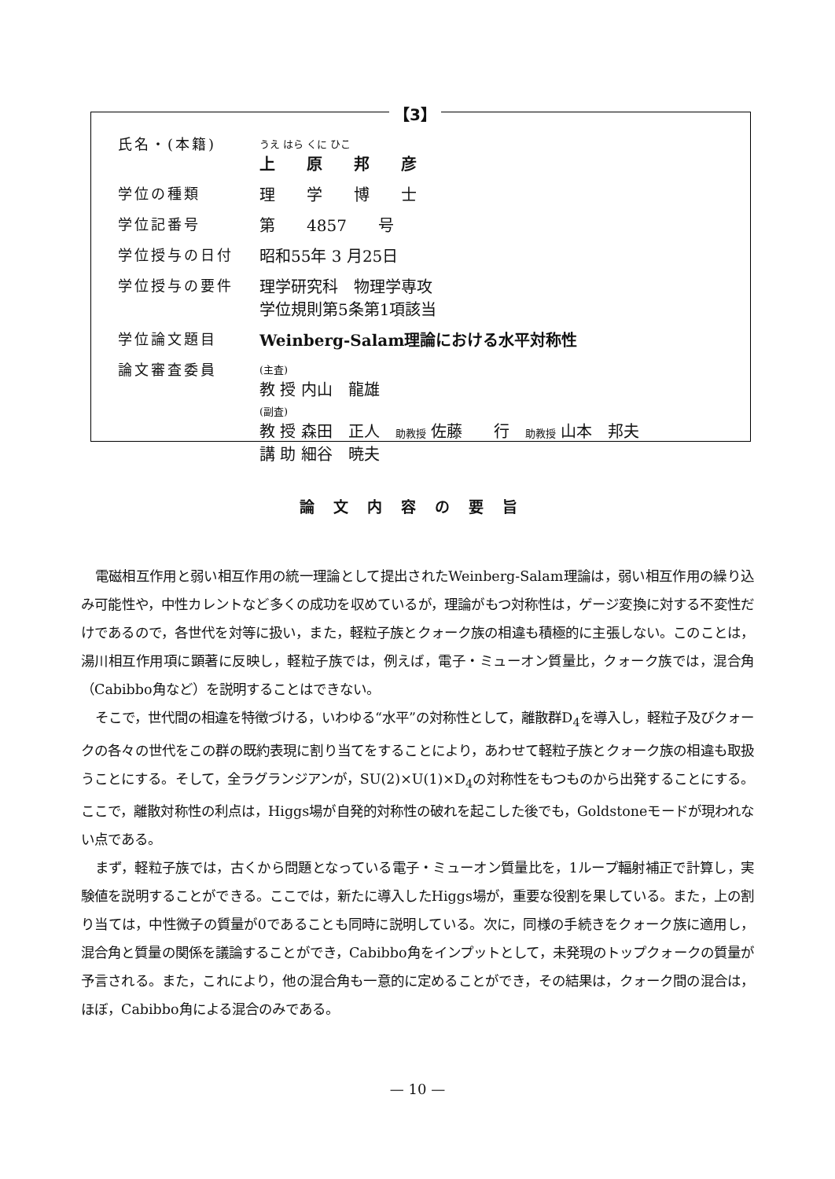【3】
| 氏名・(本籍) | うえ はら くに ひこ 上 原 邦 彦 |
| 学位の種類 | 理 学 博 士 |
| 学位記番号 | 第 4857 号 |
| 学位授与の日付 | 昭和55年 3 月25日 |
| 学位授与の要件 | 理学研究科 物理学専攻 学位規則第5条第1項該当 |
| 学位論文題目 | Weinberg-Salam理論における水平対称性 |
| 論文審査委員 | (主査) 教 授 内山 龍雄 (副査) 教 授 森田 正人 助教授 佐藤 行 助教授 山本 邦夫 講 助 細谷 暁夫 |
論文内容の要旨
電磁相互作用と弱い相互作用の統一理論として提出されたWeinberg-Salam理論は，弱い相互作用の繰り込み可能性や，中性カレントなど多くの成功を収めているが，理論がもつ対称性は，ゲージ変換に対する不変性だけであるので，各世代を対等に扱い，また，軽粒子族とクォーク族の相違も積極的に主張しない。このことは，湯川相互作用項に顕著に反映し，軽粒子族では，例えば，電子・ミューオン質量比，クォーク族では，混合角（Cabibbo角など）を説明することはできない。
そこで，世代間の相違を特徴づける，いわゆる“水平”の対称性として，離散群D<sub>4</sub>を導入し，軽粒子及びクォークの各々の世代をこの群の既約表現に割り当てをすることにより，あわせて軽粒子族とクォーク族の相違も取扱うことにする。そして，全ラグランジアンが，SU(2)×U(1)×D<sub>4</sub>の対称性をもつものから出発することにする。ここで，離散対称性の利点は，Higgs場が自発的対称性の破れを起こした後でも，Goldstoneモードが現われない点である。
まず，軽粒子族では，古くから問題となっている電子・ミューオン質量比を，1ループ輻射補正で計算し，実験値を説明することができる。ここでは，新たに導入したHiggs場が，重要な役割を果している。また，上の割り当ては，中性微子の質量が0であることも同時に説明している。次に，同様の手続きをクォーク族に適用し，混合角と質量の関係を議論することができ，Cabibbo角をインプットとして，未発現のトップクォークの質量が予言される。また，これにより，他の混合角も一意的に定めることができ，その結果は，クォーク間の混合は，ほぼ，Cabibbo角による混合のみである。
— 10 —